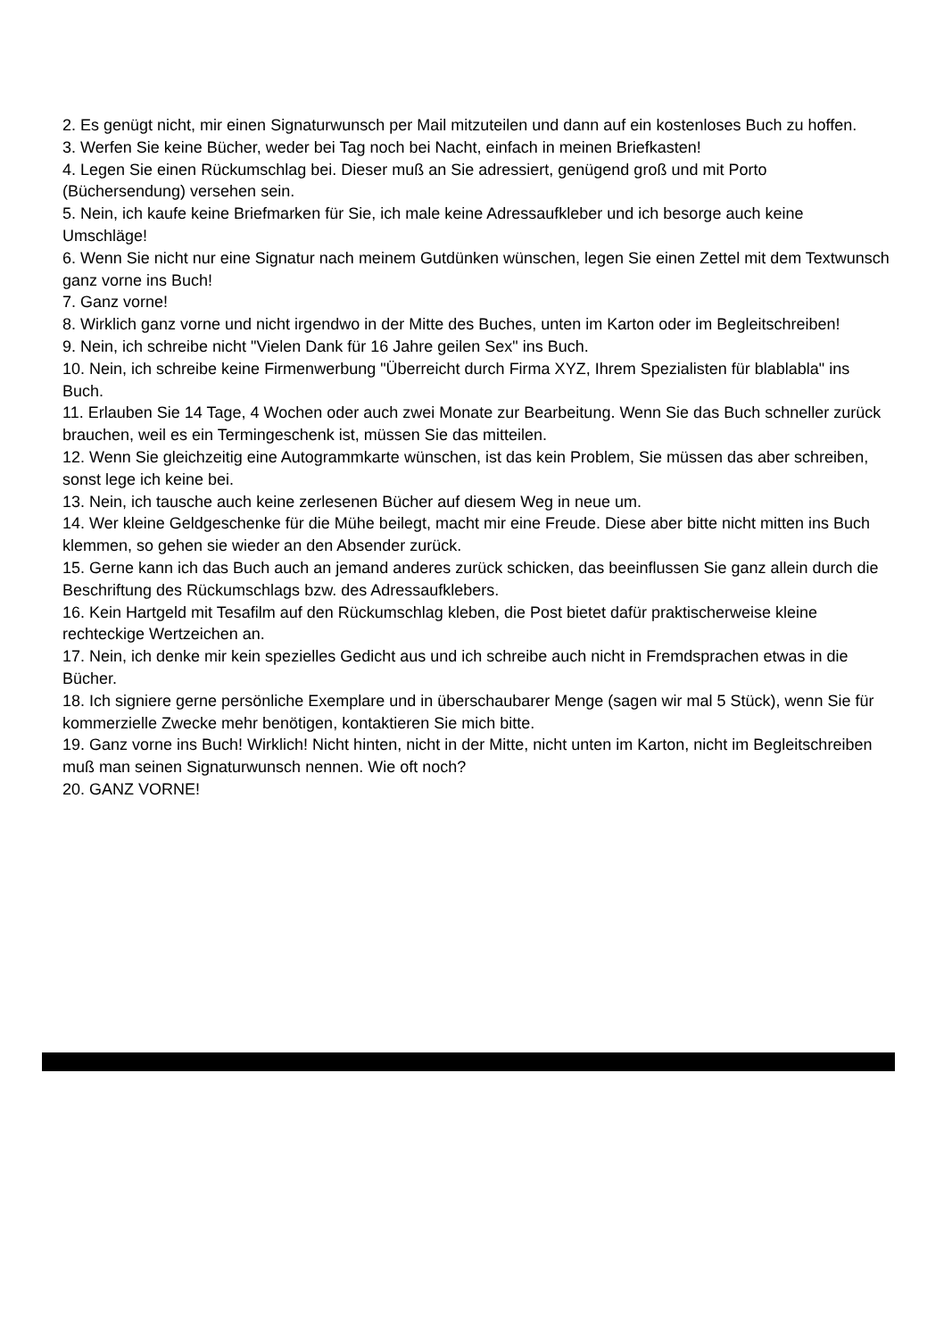2. Es genügt nicht, mir einen Signaturwunsch per Mail mitzuteilen und dann auf ein kostenloses Buch zu hoffen.
3. Werfen Sie keine Bücher, weder bei Tag noch bei Nacht, einfach in meinen Briefkasten!
4. Legen Sie einen Rückumschlag bei. Dieser muß an Sie adressiert, genügend groß und mit Porto (Büchersendung) versehen sein.
5. Nein, ich kaufe keine Briefmarken für Sie, ich male keine Adressaufkleber und ich besorge auch keine Umschläge!
6. Wenn Sie nicht nur eine Signatur nach meinem Gutdünken wünschen, legen Sie einen Zettel mit dem Textwunsch ganz vorne ins Buch!
7. Ganz vorne!
8. Wirklich ganz vorne und nicht irgendwo in der Mitte des Buches, unten im Karton oder im Begleitschreiben!
9. Nein, ich schreibe nicht "Vielen Dank für 16 Jahre geilen Sex" ins Buch.
10. Nein, ich schreibe keine Firmenwerbung "Überreicht durch Firma XYZ, Ihrem Spezialisten für blablabla" ins Buch.
11. Erlauben Sie 14 Tage, 4 Wochen oder auch zwei Monate zur Bearbeitung. Wenn Sie das Buch schneller zurück brauchen, weil es ein Termingeschenk ist, müssen Sie das mitteilen.
12. Wenn Sie gleichzeitig eine Autogrammkarte wünschen, ist das kein Problem, Sie müssen das aber schreiben, sonst lege ich keine bei.
13. Nein, ich tausche auch keine zerlesenen Bücher auf diesem Weg in neue um.
14. Wer kleine Geldgeschenke für die Mühe beilegt, macht mir eine Freude. Diese aber bitte nicht mitten ins Buch klemmen, so gehen sie wieder an den Absender zurück.
15. Gerne kann ich das Buch auch an jemand anderes zurück schicken, das beeinflussen Sie ganz allein durch die Beschriftung des Rückumschlags bzw. des Adressaufklebers.
16. Kein Hartgeld mit Tesafilm auf den Rückumschlag kleben, die Post bietet dafür praktischerweise kleine rechteckige Wertzeichen an.
17. Nein, ich denke mir kein spezielles Gedicht aus und ich schreibe auch nicht in Fremdsprachen etwas in die Bücher.
18. Ich signiere gerne persönliche Exemplare und in überschaubarer Menge (sagen wir mal 5 Stück), wenn Sie für kommerzielle Zwecke mehr benötigen, kontaktieren Sie mich bitte.
19. Ganz vorne ins Buch! Wirklich! Nicht hinten, nicht in der Mitte, nicht unten im Karton, nicht im Begleitschreiben muß man seinen Signaturwunsch nennen. Wie oft noch?
20. GANZ VORNE!